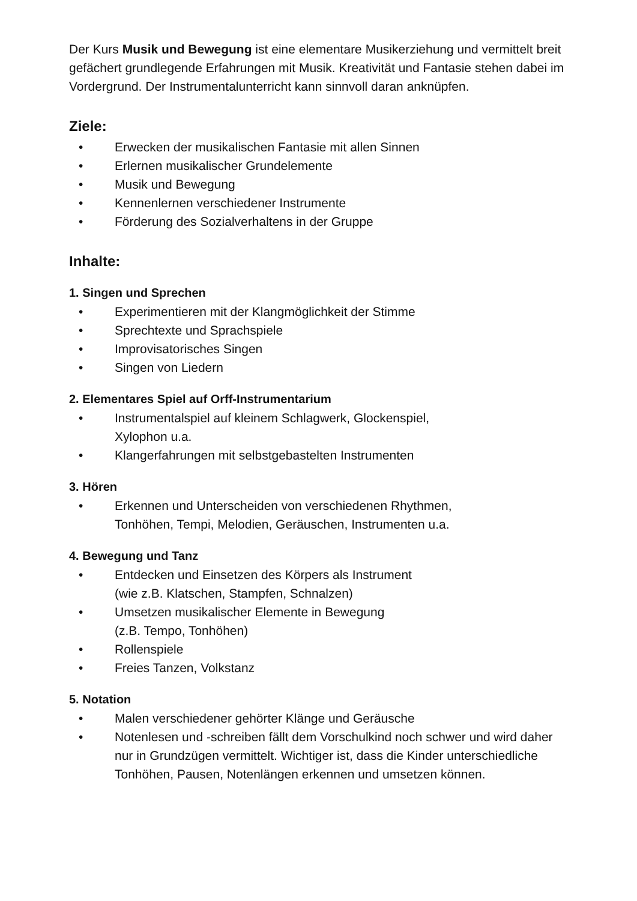Der Kurs Musik und Bewegung ist eine elementare Musikerziehung und vermittelt breit gefächert grundlegende Erfahrungen mit Musik. Kreativität und Fantasie stehen dabei im Vordergrund. Der Instrumentalunterricht kann sinnvoll daran anknüpfen.
Ziele:
• Erwecken der musikalischen Fantasie mit allen Sinnen
• Erlernen musikalischer Grundelemente
• Musik und Bewegung
• Kennenlernen verschiedener Instrumente
• Förderung des Sozialverhaltens in der Gruppe
Inhalte:
1. Singen und Sprechen
• Experimentieren mit der Klangmöglichkeit der Stimme
• Sprechtexte und Sprachspiele
• Improvisatorisches Singen
• Singen von Liedern
2. Elementares Spiel auf Orff-Instrumentarium
• Instrumentalspiel auf kleinem Schlagwerk, Glockenspiel,
Xylophon u.a.
• Klangerfahrungen mit selbstgebastelten Instrumenten
3. Hören
• Erkennen und Unterscheiden von verschiedenen Rhythmen,
Tonhöhen, Tempi, Melodien, Geräuschen, Instrumenten u.a.
4. Bewegung und Tanz
• Entdecken und Einsetzen des Körpers als Instrument
(wie z.B. Klatschen, Stampfen, Schnalzen)
• Umsetzen musikalischer Elemente in Bewegung
(z.B. Tempo, Tonhöhen)
• Rollenspiele
• Freies Tanzen, Volkstanz
5. Notation
• Malen verschiedener gehörter Klänge und Geräusche
• Notenlesen und -schreiben fällt dem Vorschulkind noch schwer und wird daher nur in Grundzügen vermittelt. Wichtiger ist, dass die Kinder unterschiedliche Tonhöhen, Pausen, Notenlängen erkennen und umsetzen können.